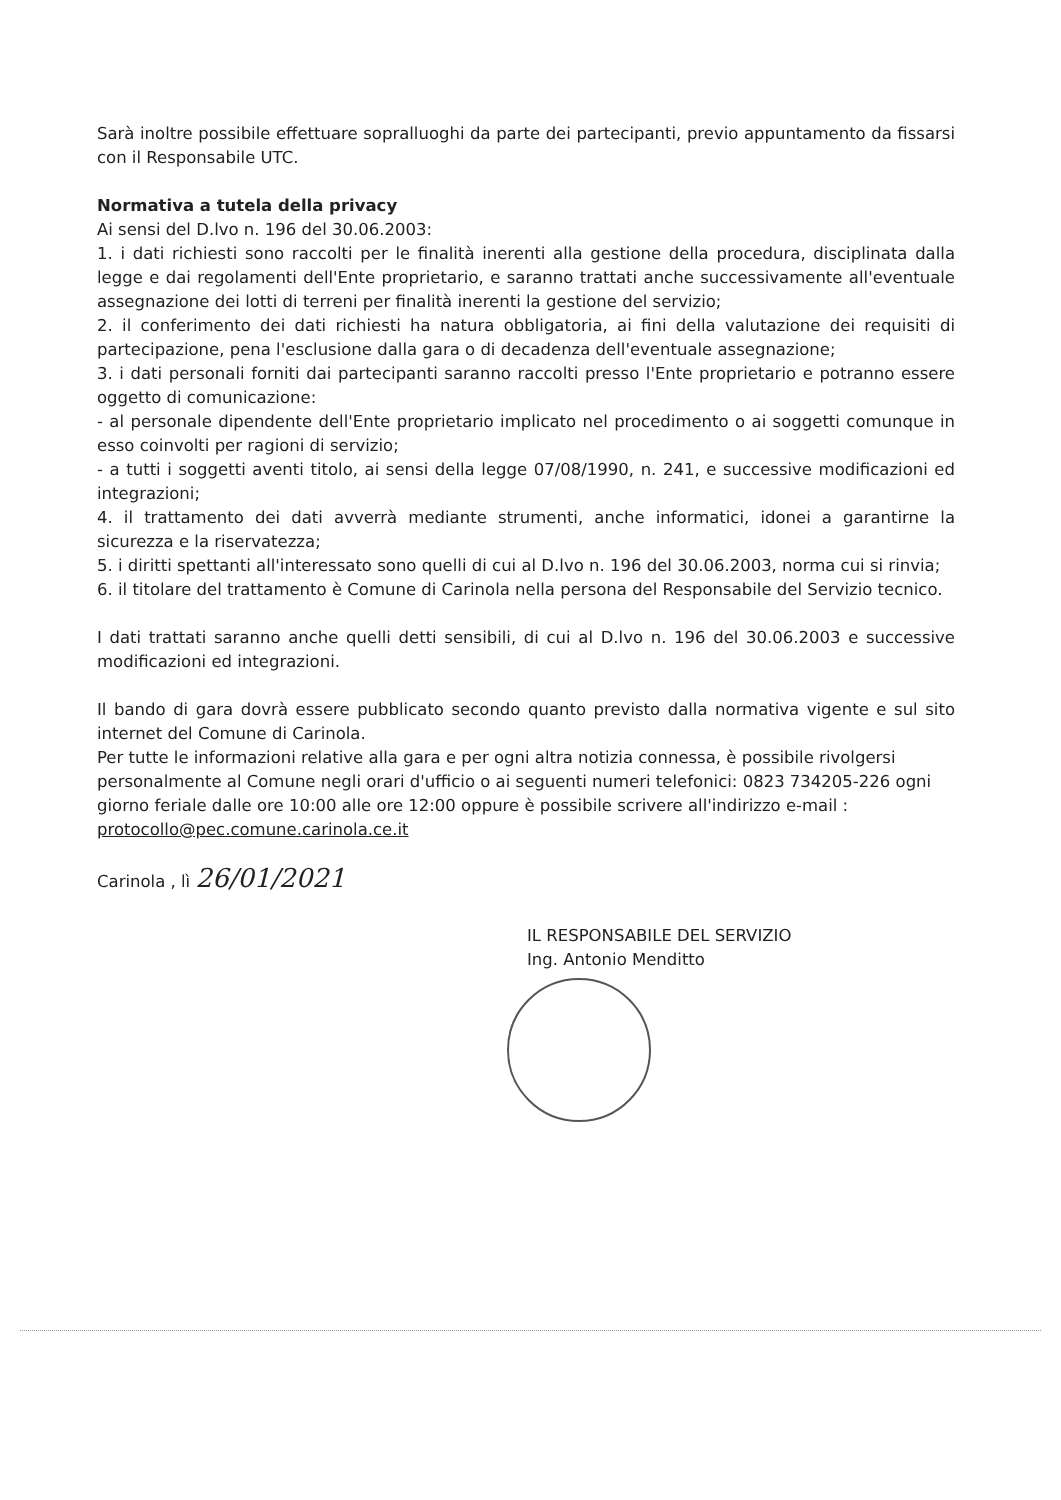Sarà inoltre possibile effettuare sopralluoghi da parte dei partecipanti, previo appuntamento da fissarsi con il Responsabile UTC.
Normativa a tutela della privacy
Ai sensi del D.lvo n. 196 del 30.06.2003:
1. i dati richiesti sono raccolti per le finalità inerenti alla gestione della procedura, disciplinata dalla legge e dai regolamenti dell'Ente proprietario, e saranno trattati anche successivamente all'eventuale assegnazione dei lotti di terreni per finalità inerenti la gestione del servizio;
2. il conferimento dei dati richiesti ha natura obbligatoria, ai fini della valutazione dei requisiti di partecipazione, pena l'esclusione dalla gara o di decadenza dell'eventuale assegnazione;
3. i dati personali forniti dai partecipanti saranno raccolti presso l'Ente proprietario e potranno essere oggetto di comunicazione:
- al personale dipendente dell'Ente proprietario implicato nel procedimento o ai soggetti comunque in esso coinvolti per ragioni di servizio;
- a tutti i soggetti aventi titolo, ai sensi della legge 07/08/1990, n. 241, e successive modificazioni ed integrazioni;
4. il trattamento dei dati avverrà mediante strumenti, anche informatici, idonei a garantirne la sicurezza e la riservatezza;
5. i diritti spettanti all'interessato sono quelli di cui al D.lvo n. 196 del 30.06.2003, norma cui si rinvia;
6. il titolare del trattamento è Comune di Carinola nella persona del Responsabile del Servizio tecnico.
I dati trattati saranno anche quelli detti sensibili, di cui al D.lvo n. 196 del 30.06.2003 e successive modificazioni ed integrazioni.
Il bando di gara dovrà essere pubblicato secondo quanto previsto dalla normativa vigente e sul sito internet del Comune di Carinola.
Per tutte le informazioni relative alla gara e per ogni altra notizia connessa, è possibile rivolgersi personalmente al Comune negli orari d'ufficio o ai seguenti numeri telefonici: 0823 734205-226 ogni giorno feriale dalle ore 10:00 alle ore 12:00 oppure è possibile scrivere all'indirizzo e-mail : protocollo@pec.comune.carinola.ce.it
Carinola , lì 26/01/2021
IL RESPONSABILE DEL SERVIZIO
Ing. Antonio Menditto